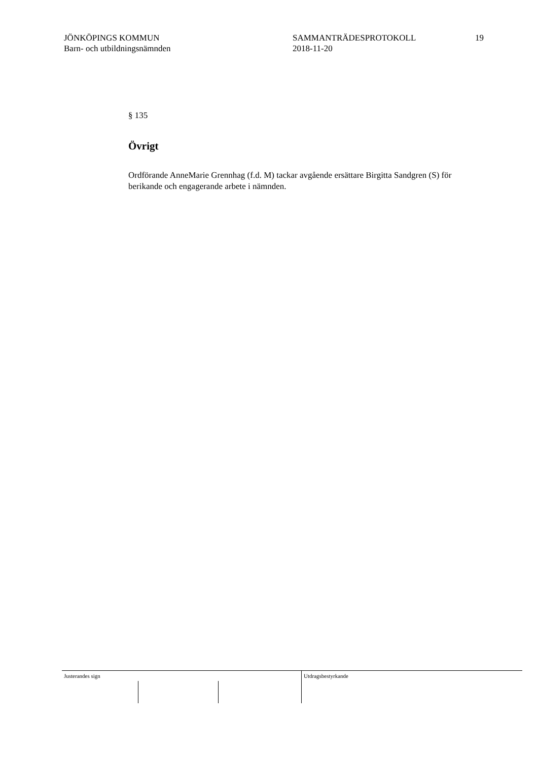JÖNKÖPINGS KOMMUN
Barn- och utbildningsnämnden
SAMMANTRÄDESPROTOKOLL
2018-11-20
19
§ 135
Övrigt
Ordförande AnneMarie Grennhag (f.d. M) tackar avgående ersättare Birgitta Sandgren (S) för berikande och engagerande arbete i nämnden.
Justerandes sign Utdragsbestyrkande